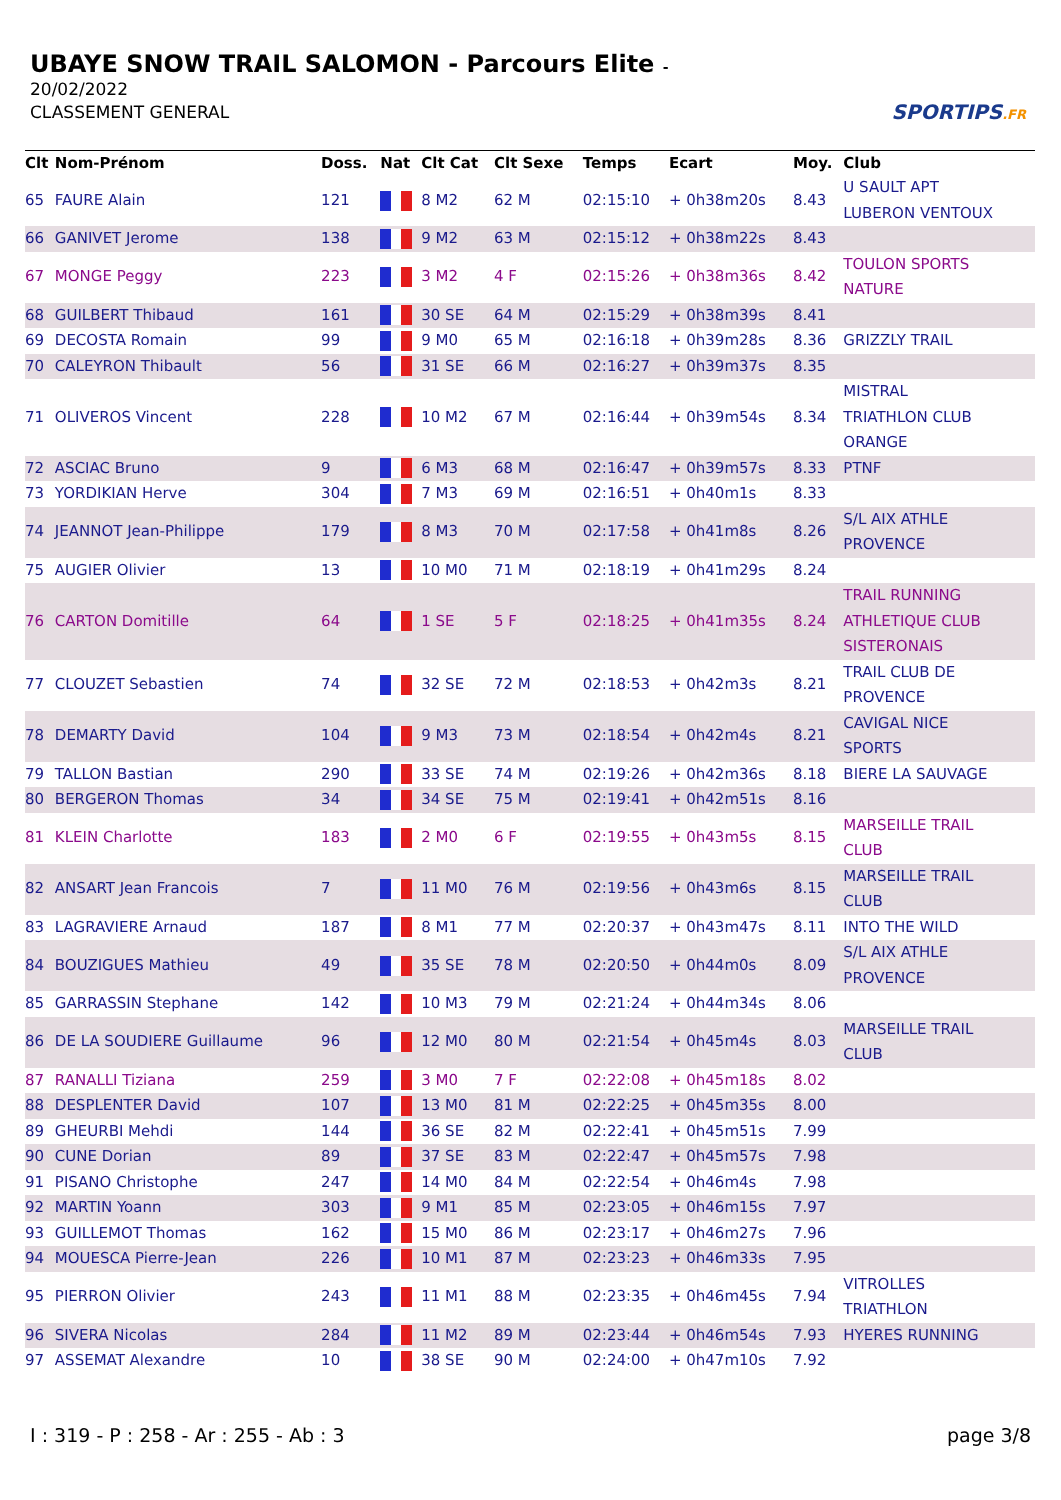UBAYE SNOW TRAIL SALOMON - Parcours Elite -
20/02/2022
CLASSEMENT GENERAL
SPORTIPS.FR
| Clt | Nom-Prénom | Doss. | Nat | Clt Cat | Clt Sexe | Temps | Ecart | Moy. | Club |
| --- | --- | --- | --- | --- | --- | --- | --- | --- | --- |
| 65 | FAURE Alain | 121 | | 8 M2 | 62 M | 02:15:10 | + 0h38m20s | 8.43 | U SAULT APT LUBERON VENTOUX |
| 66 | GANIVET Jerome | 138 | | 9 M2 | 63 M | 02:15:12 | + 0h38m22s | 8.43 | |
| 67 | MONGE Peggy | 223 | | 3 M2 | 4 F | 02:15:26 | + 0h38m36s | 8.42 | TOULON SPORTS NATURE |
| 68 | GUILBERT Thibaud | 161 | | 30 SE | 64 M | 02:15:29 | + 0h38m39s | 8.41 | |
| 69 | DECOSTA Romain | 99 | | 9 M0 | 65 M | 02:16:18 | + 0h39m28s | 8.36 | GRIZZLY TRAIL |
| 70 | CALEYRON Thibault | 56 | | 31 SE | 66 M | 02:16:27 | + 0h39m37s | 8.35 | |
| 71 | OLIVEROS Vincent | 228 | | 10 M2 | 67 M | 02:16:44 | + 0h39m54s | 8.34 | MISTRAL TRIATHLON CLUB ORANGE |
| 72 | ASCIAC Bruno | 9 | | 6 M3 | 68 M | 02:16:47 | + 0h39m57s | 8.33 | PTNF |
| 73 | YORDIKIAN Herve | 304 | | 7 M3 | 69 M | 02:16:51 | + 0h40m1s | 8.33 | |
| 74 | JEANNOT Jean-Philippe | 179 | | 8 M3 | 70 M | 02:17:58 | + 0h41m8s | 8.26 | S/L AIX ATHLE PROVENCE |
| 75 | AUGIER Olivier | 13 | | 10 M0 | 71 M | 02:18:19 | + 0h41m29s | 8.24 | |
| 76 | CARTON Domitille | 64 | | 1 SE | 5 F | 02:18:25 | + 0h41m35s | 8.24 | TRAIL RUNNING ATHLETIQUE CLUB SISTERONAIS |
| 77 | CLOUZET Sebastien | 74 | | 32 SE | 72 M | 02:18:53 | + 0h42m3s | 8.21 | TRAIL CLUB DE PROVENCE |
| 78 | DEMARTY David | 104 | | 9 M3 | 73 M | 02:18:54 | + 0h42m4s | 8.21 | CAVIGAL NICE SPORTS |
| 79 | TALLON Bastian | 290 | | 33 SE | 74 M | 02:19:26 | + 0h42m36s | 8.18 | BIERE LA SAUVAGE |
| 80 | BERGERON Thomas | 34 | | 34 SE | 75 M | 02:19:41 | + 0h42m51s | 8.16 | |
| 81 | KLEIN Charlotte | 183 | | 2 M0 | 6 F | 02:19:55 | + 0h43m5s | 8.15 | MARSEILLE TRAIL CLUB |
| 82 | ANSART Jean Francois | 7 | | 11 M0 | 76 M | 02:19:56 | + 0h43m6s | 8.15 | MARSEILLE TRAIL CLUB |
| 83 | LAGRAVIERE Arnaud | 187 | | 8 M1 | 77 M | 02:20:37 | + 0h43m47s | 8.11 | INTO THE WILD |
| 84 | BOUZIGUES Mathieu | 49 | | 35 SE | 78 M | 02:20:50 | + 0h44m0s | 8.09 | S/L AIX ATHLE PROVENCE |
| 85 | GARRASSIN Stephane | 142 | | 10 M3 | 79 M | 02:21:24 | + 0h44m34s | 8.06 | |
| 86 | DE LA SOUDIERE Guillaume | 96 | | 12 M0 | 80 M | 02:21:54 | + 0h45m4s | 8.03 | MARSEILLE TRAIL CLUB |
| 87 | RANALLI Tiziana | 259 | | 3 M0 | 7 F | 02:22:08 | + 0h45m18s | 8.02 | |
| 88 | DESPLENTER David | 107 | | 13 M0 | 81 M | 02:22:25 | + 0h45m35s | 8.00 | |
| 89 | GHEURBI Mehdi | 144 | | 36 SE | 82 M | 02:22:41 | + 0h45m51s | 7.99 | |
| 90 | CUNE Dorian | 89 | | 37 SE | 83 M | 02:22:47 | + 0h45m57s | 7.98 | |
| 91 | PISANO Christophe | 247 | | 14 M0 | 84 M | 02:22:54 | + 0h46m4s | 7.98 | |
| 92 | MARTIN Yoann | 303 | | 9 M1 | 85 M | 02:23:05 | + 0h46m15s | 7.97 | |
| 93 | GUILLEMOT Thomas | 162 | | 15 M0 | 86 M | 02:23:17 | + 0h46m27s | 7.96 | |
| 94 | MOUESCA Pierre-Jean | 226 | | 10 M1 | 87 M | 02:23:23 | + 0h46m33s | 7.95 | |
| 95 | PIERRON Olivier | 243 | | 11 M1 | 88 M | 02:23:35 | + 0h46m45s | 7.94 | VITROLLES TRIATHLON |
| 96 | SIVERA Nicolas | 284 | | 11 M2 | 89 M | 02:23:44 | + 0h46m54s | 7.93 | HYERES RUNNING |
| 97 | ASSEMAT Alexandre | 10 | | 38 SE | 90 M | 02:24:00 | + 0h47m10s | 7.92 | |
I : 319 - P : 258 - Ar : 255 - Ab : 3 page 3/8